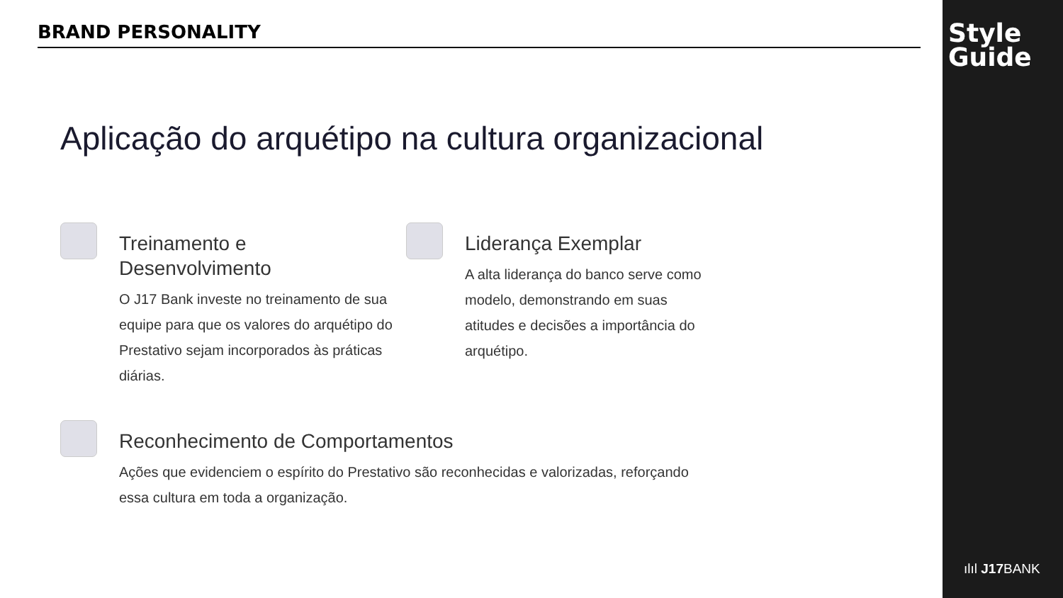BRAND PERSONALITY
Aplicação do arquétipo na cultura organizacional
Treinamento e
Desenvolvimento
O J17 Bank investe no treinamento de sua equipe para que os valores do arquétipo do Prestativo sejam incorporados às práticas diárias.
Liderança Exemplar
A alta liderança do banco serve como modelo, demonstrando em suas atitudes e decisões a importância do arquétipo.
Reconhecimento de Comportamentos
Ações que evidenciem o espírito do Prestativo são reconhecidas e valorizadas, reforçando essa cultura em toda a organização.
Style
Guide
ılıl J17 BANK